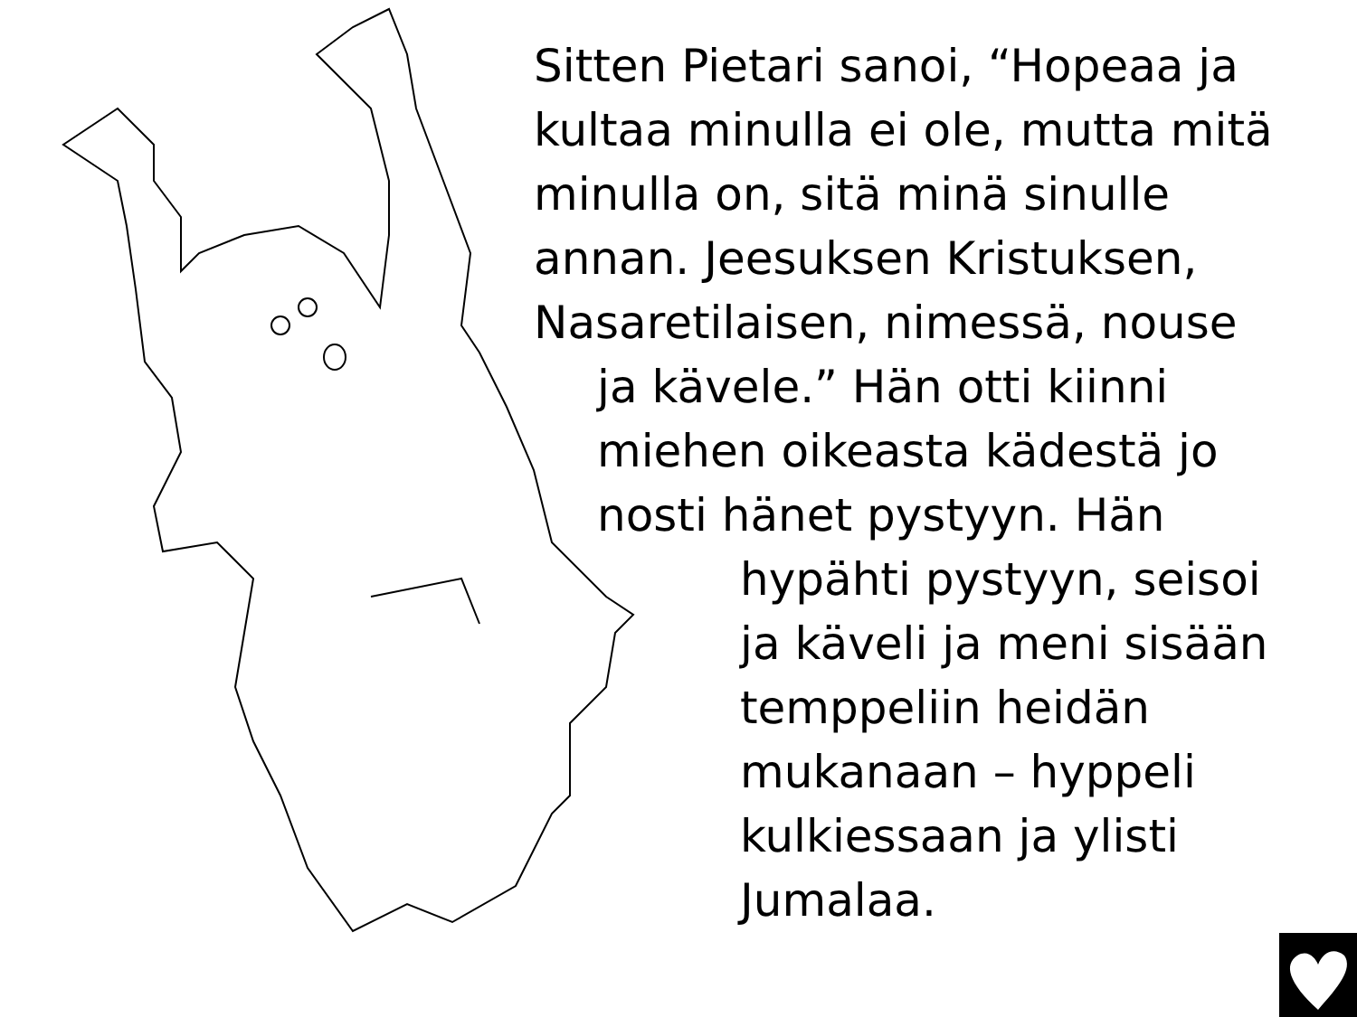Sitten Pietari sanoi, “Hopeaa ja
kultaa minulla ei ole, mutta mitä
minulla on, sitä minä sinulle
annan. Jeesuksen Kristuksen,
Nasaretilaisen, nimessä, nouse
ja kävele.” Hän otti kiinni
miehen oikeasta kädestä jo
nosti hänet pystyyn. Hän
hypähti pystyyn, seisoi
ja käveli ja meni sisään
temppeliin heidän
mukanaan – hyppeli
kulkiessaan ja ylisti
Jumalaa.